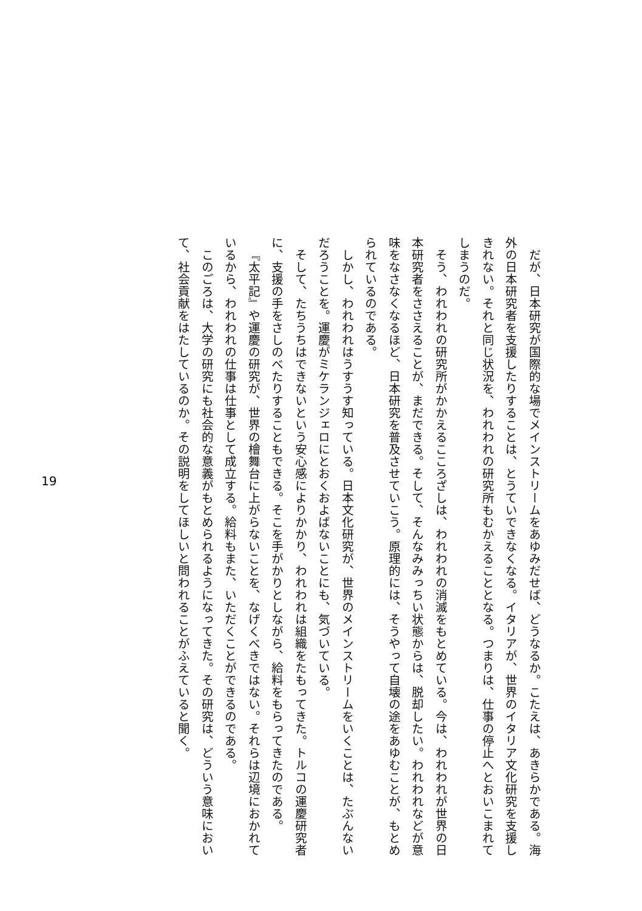だが、日本研究が国際的な場でメインストリームをあゆみだせば、どうなるか。こたえは、あきらかである。海外の日本研究者を支援したりすることは、とうていできなくなる。イタリアが、世界のイタリア文化研究を支援しきれない。それと同じ状況を、われわれの研究所もむかえることとなる。つまりは、仕事の停止へとおいこまれてしまうのだ。
そう、われわれの研究所がかかえるこころざしは、われわれの消滅をもとめている。今は、われわれが世界の日本研究者をささえることが、まだできる。そして、そんなみみっちい状態からは、脱却したい。われわれなどが意味をなさなくなるほど、日本研究を普及させていこう。原理的には、そうやって自壊の途をあゆむことが、もとめられているのである。
しかし、われわれはうすうす知っている。日本文化研究が、世界のメインストリームをいくことは、たぶんないだろうことを。運慶がミケランジェロにとおくおよばないことにも、気づいている。
そして、たちうちはできないという安心感によりかかり、われわれは組織をたもってきた。トルコの運慶研究者に、支援の手をさしのべたりすることもできる。そこを手がかりとしながら、給料をもらってきたのである。
『太平記』や運慶の研究が、世界の檜舞台に上がらないことを、なげくべきではない。それらは辺境におかれているから、われわれの仕事は仕事として成立する。給料もまた、いただくことができるのである。
このごろは、大学の研究にも社会的な意義がもとめられるようになってきた。その研究は、どういう意味において、社会貢献をはたしているのか。その説明をしてほしいと問われることがふえていると聞く。
19